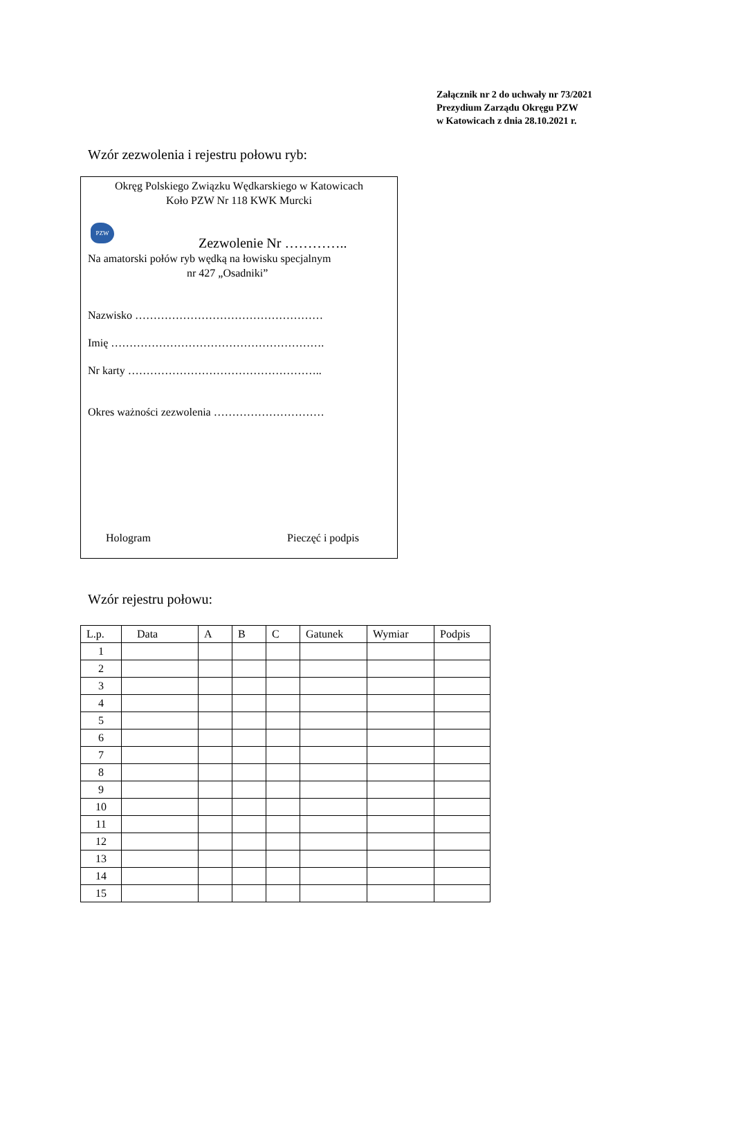Załącznik nr 2 do uchwały nr 73/2021
Prezydium Zarządu Okręgu PZW
w Katowicach z dnia 28.10.2021 r.
Wzór zezwolenia i rejestru połowu ryb:
Okręg Polskiego Związku Wędkarskiego w Katowicach
Koło PZW Nr 118 KWK Murcki
PZW
Zezwolenie Nr …………..
Na amatorski połów ryb wędką na łowisku specjalnym
nr 427 „Osadniki”
Nazwisko ……………………………………………
Imię ………………………………………………….
Nr karty ……………………………………………..
Okres ważności zezwolenia …………………………
Hologram Pieczęć i podpis
Wzór rejestru połowu:
| L.p. | Data | A | B | C | Gatunek | Wymiar | Podpis |
| --- | --- | --- | --- | --- | --- | --- | --- |
| 1 | | | | | | | |
| 2 | | | | | | | |
| 3 | | | | | | | |
| 4 | | | | | | | |
| 5 | | | | | | | |
| 6 | | | | | | | |
| 7 | | | | | | | |
| 8 | | | | | | | |
| 9 | | | | | | | |
| 10 | | | | | | | |
| 11 | | | | | | | |
| 12 | | | | | | | |
| 13 | | | | | | | |
| 14 | | | | | | | |
| 15 | | | | | | | |